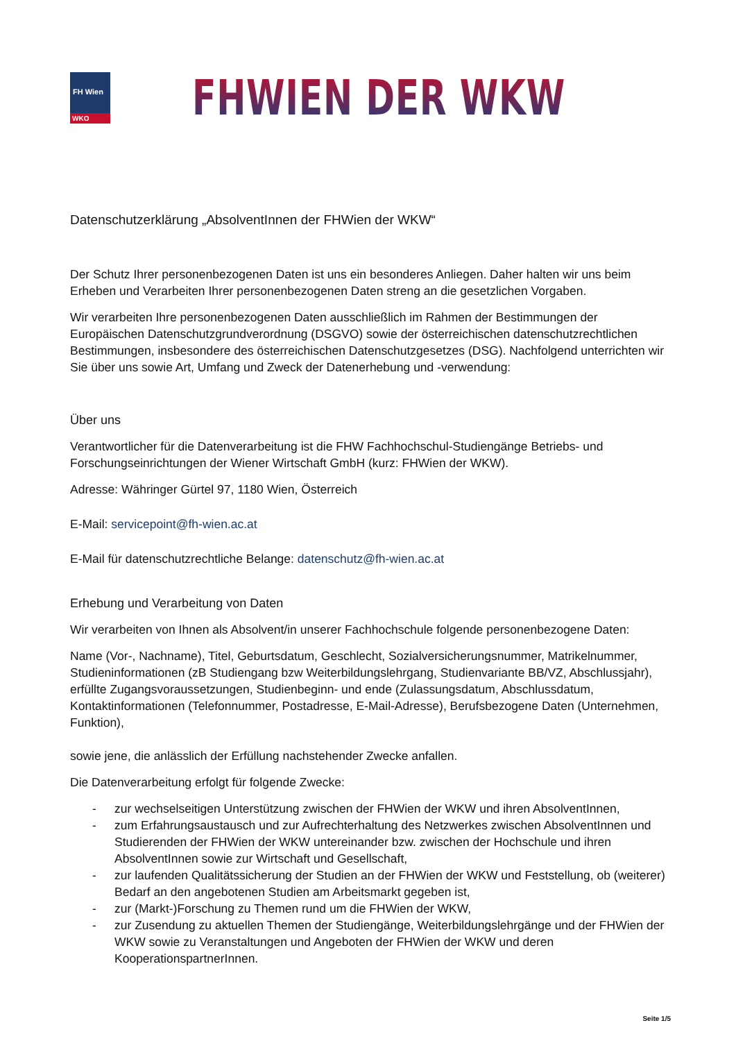FH Wien
WKO
FHWIEN DER WKW
Datenschutzerklärung „AbsolventInnen der FHWien der WKW“
Der Schutz Ihrer personenbezogenen Daten ist uns ein besonderes Anliegen. Daher halten wir uns beim Erheben und Verarbeiten Ihrer personenbezogenen Daten streng an die gesetzlichen Vorgaben.
Wir verarbeiten Ihre personenbezogenen Daten ausschließlich im Rahmen der Bestimmungen der Europäischen Datenschutzgrundverordnung (DSGVO) sowie der österreichischen datenschutzrechtlichen Bestimmungen, insbesondere des österreichischen Datenschutzgesetzes (DSG). Nachfolgend unterrichten wir Sie über uns sowie Art, Umfang und Zweck der Datenerhebung und -verwendung:
Über uns
Verantwortlicher für die Datenverarbeitung ist die FHW Fachhochschul-Studiengänge Betriebs- und Forschungseinrichtungen der Wiener Wirtschaft GmbH (kurz: FHWien der WKW).
Adresse: Währinger Gürtel 97, 1180 Wien, Österreich
E-Mail: servicepoint@fh-wien.ac.at
E-Mail für datenschutzrechtliche Belange: datenschutz@fh-wien.ac.at
Erhebung und Verarbeitung von Daten
Wir verarbeiten von Ihnen als Absolvent/in unserer Fachhochschule folgende personenbezogene Daten:
Name (Vor-, Nachname), Titel, Geburtsdatum, Geschlecht, Sozialversicherungsnummer, Matrikelnummer, Studieninformationen (zB Studiengang bzw Weiterbildungslehrgang, Studienvariante BB/VZ, Abschlussjahr), erfüllte Zugangsvoraussetzungen, Studienbeginn- und ende (Zulassungsdatum, Abschlussdatum, Kontaktinformationen (Telefonnummer, Postadresse, E-Mail-Adresse), Berufsbezogene Daten (Unternehmen, Funktion),
sowie jene, die anlässlich der Erfüllung nachstehender Zwecke anfallen.
Die Datenverarbeitung erfolgt für folgende Zwecke:
- zur wechselseitigen Unterstützung zwischen der FHWien der WKW und ihren AbsolventInnen,
- zum Erfahrungsaustausch und zur Aufrechterhaltung des Netzwerkes zwischen AbsolventInnen und Studierenden der FHWien der WKW untereinander bzw. zwischen der Hochschule und ihren AbsolventInnen sowie zur Wirtschaft und Gesellschaft,
- zur laufenden Qualitätssicherung der Studien an der FHWien der WKW und Feststellung, ob (weiterer) Bedarf an den angebotenen Studien am Arbeitsmarkt gegeben ist,
- zur (Markt-)Forschung zu Themen rund um die FHWien der WKW,
- zur Zusendung zu aktuellen Themen der Studiengänge, Weiterbildungslehrgänge und der FHWien der WKW sowie zu Veranstaltungen und Angeboten der FHWien der WKW und deren KooperationspartnerInnen.
Seite 1/5